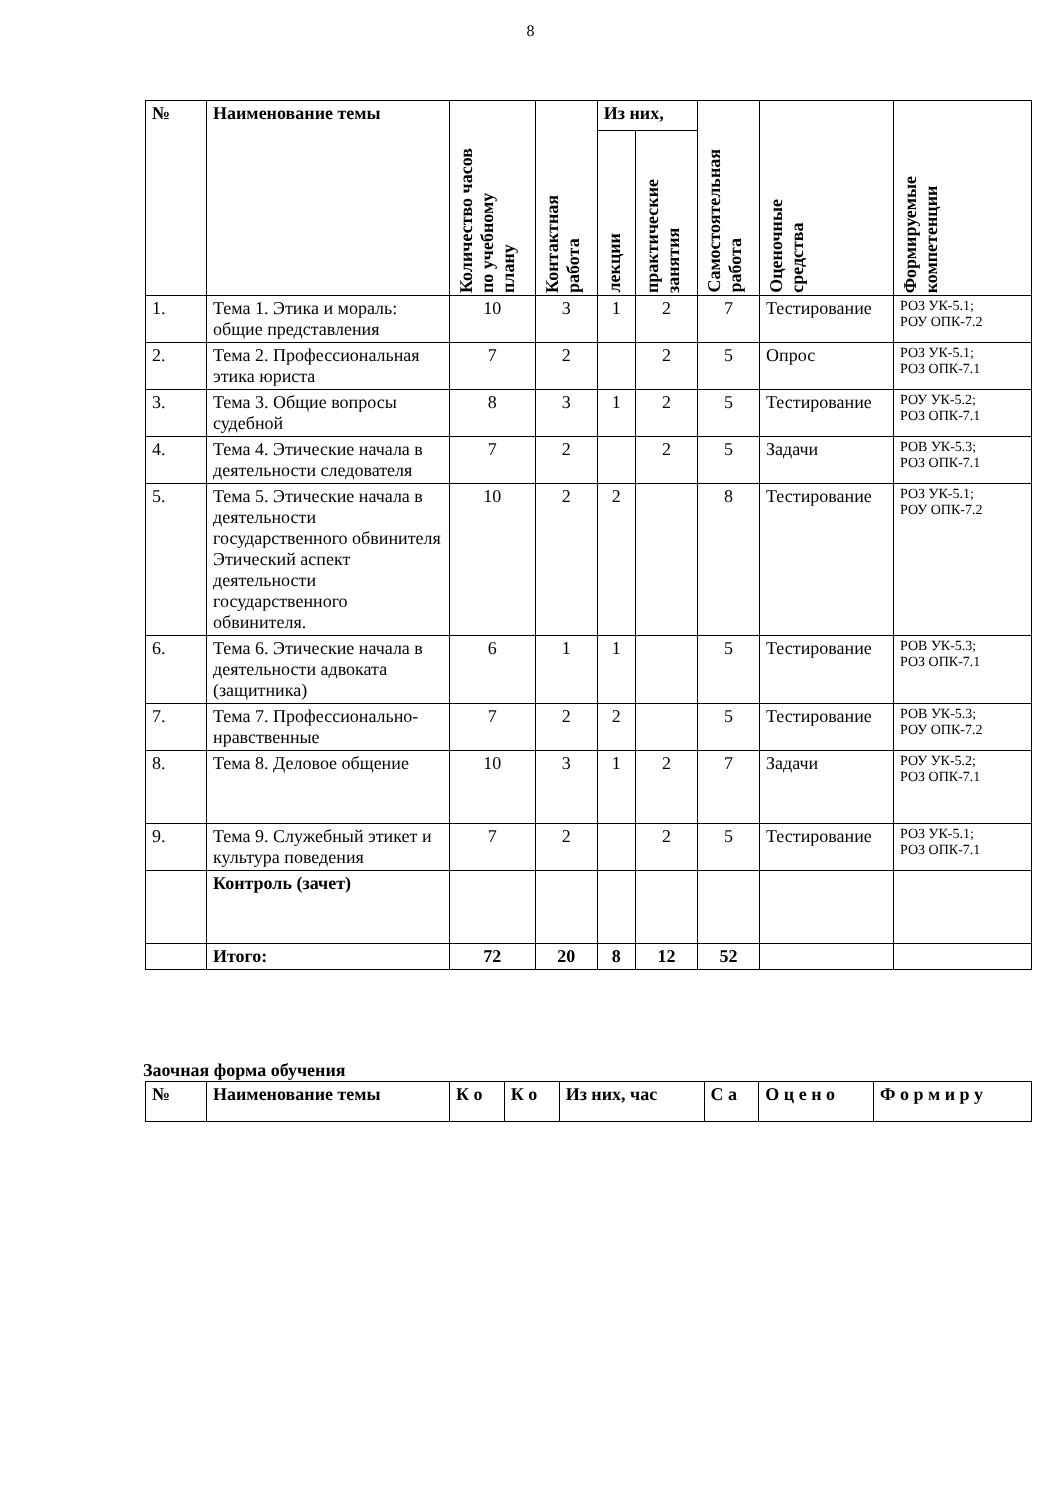8
| № | Наименование темы | Количество часов по учебному плану | Контактная работа | Из них, | | Самостоятельная работа | Оценочные средства | Формируемые компетенции |
| --- | --- | --- | --- | --- | --- | --- | --- | --- |
| | | | | лекции | практические занятия | | | |
| 1. | Тема 1. Этика и мораль: общие представления | 10 | 3 | 1 | 2 | 7 | Тестирование | РОЗ УК-5.1; РОУ ОПК-7.2 |
| 2. | Тема 2. Профессиональная этика юриста | 7 | 2 | | 2 | 5 | Опрос | РОЗ УК-5.1; РОЗ ОПК-7.1 |
| 3. | Тема 3. Общие вопросы судебной | 8 | 3 | 1 | 2 | 5 | Тестирование | РОУ УК-5.2; РОЗ ОПК-7.1 |
| 4. | Тема 4. Этические начала в деятельности следователя | 7 | 2 | | 2 | 5 | Задачи | РОВ УК-5.3; РОЗ ОПК-7.1 |
| 5. | Тема 5. Этические начала в деятельности государственного обвинителя Этический аспект деятельности государственного обвинителя. | 10 | 2 | 2 | | 8 | Тестирование | РОЗ УК-5.1; РОУ ОПК-7.2 |
| 6. | Тема 6. Этические начала в деятельности адвоката (защитника) | 6 | 1 | 1 | | 5 | Тестирование | РОВ УК-5.3; РОЗ ОПК-7.1 |
| 7. | Тема 7. Профессионально-нравственные | 7 | 2 | 2 | | 5 | Тестирование | РОВ УК-5.3; РОУ ОПК-7.2 |
| 8. | Тема 8. Деловое общение | 10 | 3 | 1 | 2 | 7 | Задачи | РОУ УК-5.2; РОЗ ОПК-7.1 |
| 9. | Тема 9. Служебный этикет и культура поведения | 7 | 2 | | 2 | 5 | Тестирование | РОЗ УК-5.1; РОЗ ОПК-7.1 |
| | Контроль (зачет) | | | | | | | |
| | Итого: | 72 | 20 | 8 | 12 | 52 | | |
Заочная форма обучения
| № | Наименование темы | К о | К о | Из них, час | С а | О ц е н о | Ф о р м и р у |
| --- | --- | --- | --- | --- | --- | --- | --- |